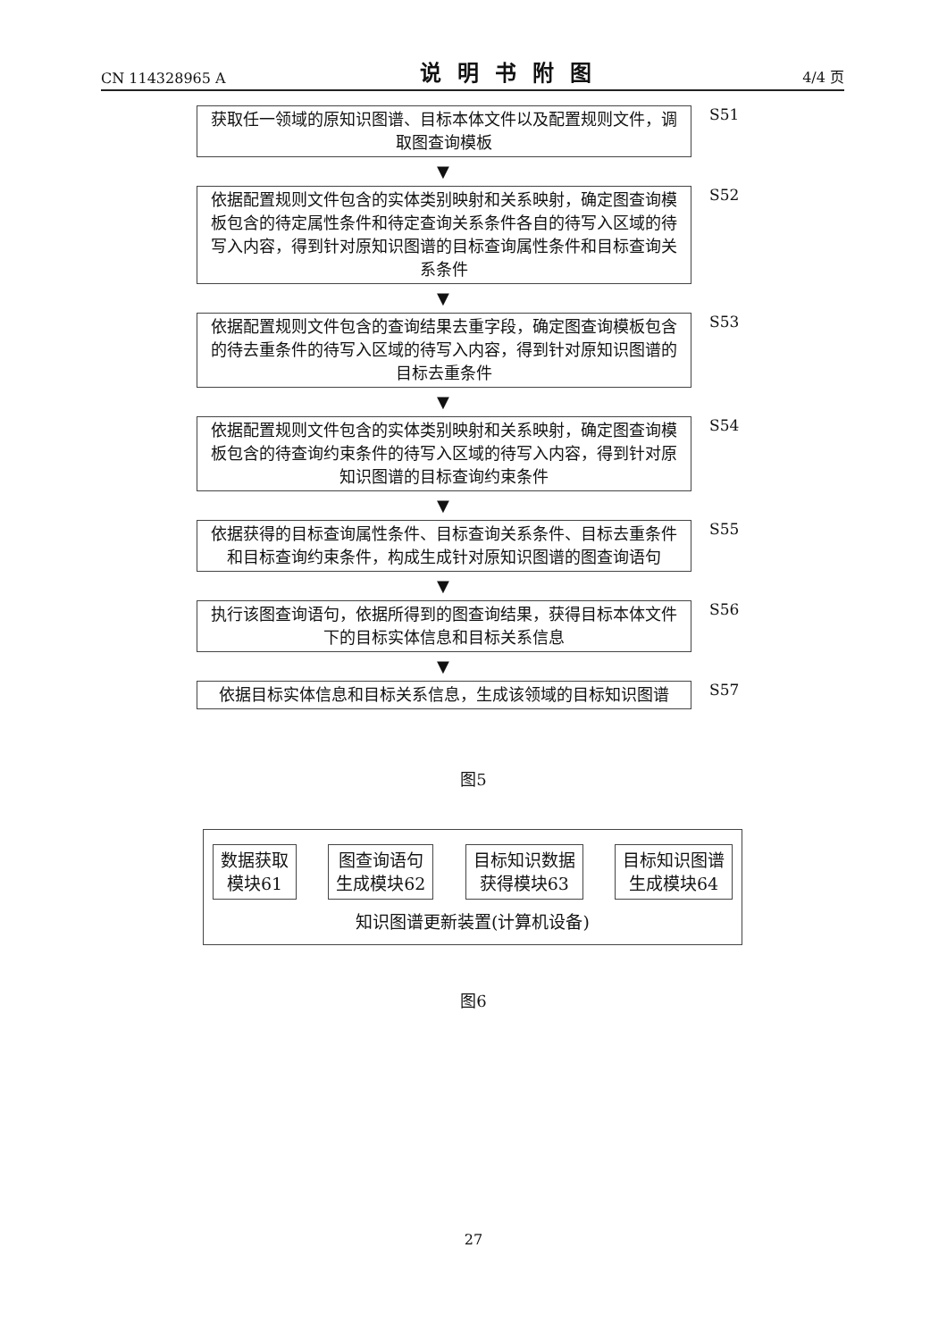CN 114328965 A 说明书附图 4/4 页
获取任一领域的原知识图谱、目标本体文件以及配置规则文件，调取图查询模板
S51
▼
依据配置规则文件包含的实体类别映射和关系映射，确定图查询模板包含的待定属性条件和待定查询关系条件各自的待写入区域的待写入内容，得到针对原知识图谱的目标查询属性条件和目标查询关系条件
S52
▼
依据配置规则文件包含的查询结果去重字段，确定图查询模板包含的待去重条件的待写入区域的待写入内容，得到针对原知识图谱的目标去重条件
S53
▼
依据配置规则文件包含的实体类别映射和关系映射，确定图查询模板包含的待查询约束条件的待写入区域的待写入内容，得到针对原知识图谱的目标查询约束条件
S54
▼
依据获得的目标查询属性条件、目标查询关系条件、目标去重条件和目标查询约束条件，构成生成针对原知识图谱的图查询语句
S55
▼
执行该图查询语句，依据所得到的图查询结果，获得目标本体文件下的目标实体信息和目标关系信息
S56
▼
依据目标实体信息和目标关系信息，生成该领域的目标知识图谱
S57
图5
数据获取
模块61
图查询语句
生成模块62
目标知识数据
获得模块63
目标知识图谱
生成模块64
知识图谱更新装置(计算机设备)
图6
27